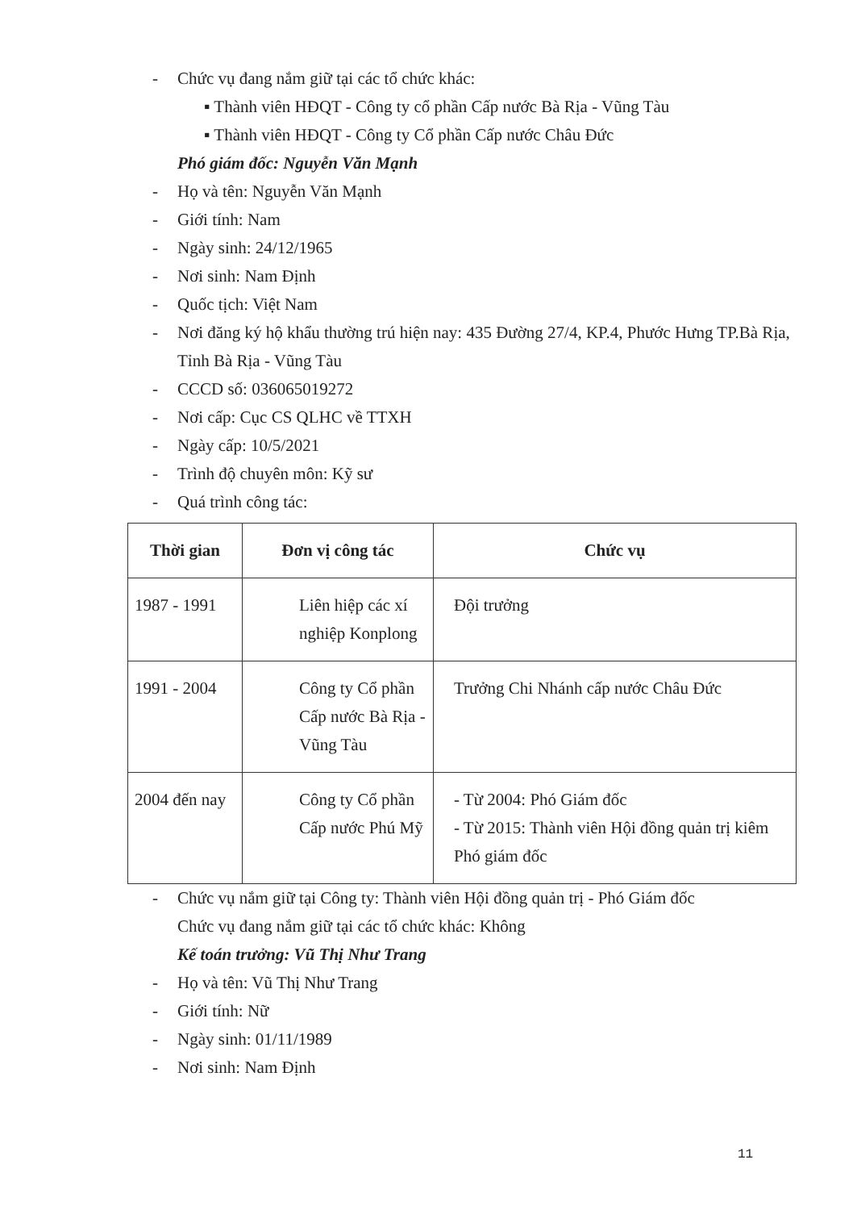- Chức vụ đang nắm giữ tại các tổ chức khác:
▪ Thành viên HĐQT - Công ty cổ phần Cấp nước Bà Rịa - Vũng Tàu
▪ Thành viên HĐQT - Công ty Cổ phần Cấp nước Châu Đức
Phó giám đốc: Nguyễn Văn Mạnh
- Họ và tên: Nguyễn Văn Mạnh
- Giới tính: Nam
- Ngày sinh: 24/12/1965
- Nơi sinh: Nam Định
- Quốc tịch: Việt Nam
- Nơi đăng ký hộ khẩu thường trú hiện nay: 435 Đường 27/4, KP.4, Phước Hưng TP.Bà Rịa, Tỉnh Bà Rịa - Vũng Tàu
- CCCD số: 036065019272
- Nơi cấp: Cục CS QLHC về TTXH
- Ngày cấp: 10/5/2021
- Trình độ chuyên môn: Kỹ sư
- Quá trình công tác:
| Thời gian | Đơn vị công tác | Chức vụ |
| --- | --- | --- |
| 1987 - 1991 | Liên hiệp các xí nghiệp Konplong | Đội trưởng |
| 1991 - 2004 | Công ty Cổ phần Cấp nước Bà Rịa - Vũng Tàu | Trưởng Chi Nhánh cấp nước Châu Đức |
| 2004 đến nay | Công ty Cổ phần Cấp nước Phú Mỹ | - Từ 2004: Phó Giám đốc - Từ 2015: Thành viên Hội đồng quản trị kiêm Phó giám đốc |
- Chức vụ nắm giữ tại Công ty: Thành viên Hội đồng quản trị - Phó Giám đốc
Chức vụ đang nắm giữ tại các tổ chức khác: Không
Kế toán trưởng: Vũ Thị Như Trang
- Họ và tên: Vũ Thị Như Trang
- Giới tính: Nữ
- Ngày sinh: 01/11/1989
- Nơi sinh: Nam Định
11